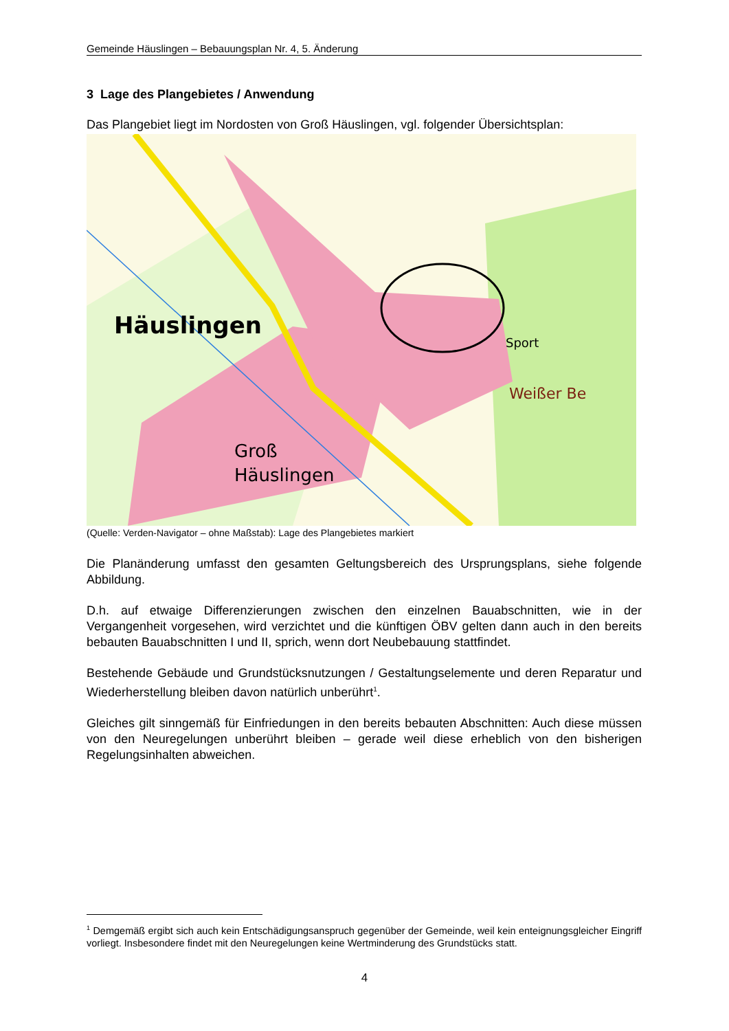Gemeinde Häuslingen – Bebauungsplan Nr. 4, 5. Änderung
3 Lage des Plangebietes / Anwendung
Das Plangebiet liegt im Nordosten von Groß Häuslingen, vgl. folgender Übersichtsplan:
Häuslingen
Groß
Häuslingen
Sport
Weißer Be
(Quelle: Verden-Navigator – ohne Maßstab): Lage des Plangebietes markiert
Die Planänderung umfasst den gesamten Geltungsbereich des Ursprungsplans, siehe folgende Abbildung.
D.h. auf etwaige Differenzierungen zwischen den einzelnen Bauabschnitten, wie in der Vergangenheit vorgesehen, wird verzichtet und die künftigen ÖBV gelten dann auch in den bereits bebauten Bauabschnitten I und II, sprich, wenn dort Neubebauung stattfindet.
Bestehende Gebäude und Grundstücksnutzungen / Gestaltungselemente und deren Reparatur und Wiederherstellung bleiben davon natürlich unberührt<sup>1</sup>.
Gleiches gilt sinngemäß für Einfriedungen in den bereits bebauten Abschnitten: Auch diese müssen von den Neuregelungen unberührt bleiben – gerade weil diese erheblich von den bisherigen Regelungsinhalten abweichen.
<sup>1</sup> Demgemäß ergibt sich auch kein Entschädigungsanspruch gegenüber der Gemeinde, weil kein enteignungsgleicher Eingriff vorliegt. Insbesondere findet mit den Neuregelungen keine Wertminderung des Grundstücks statt.
4